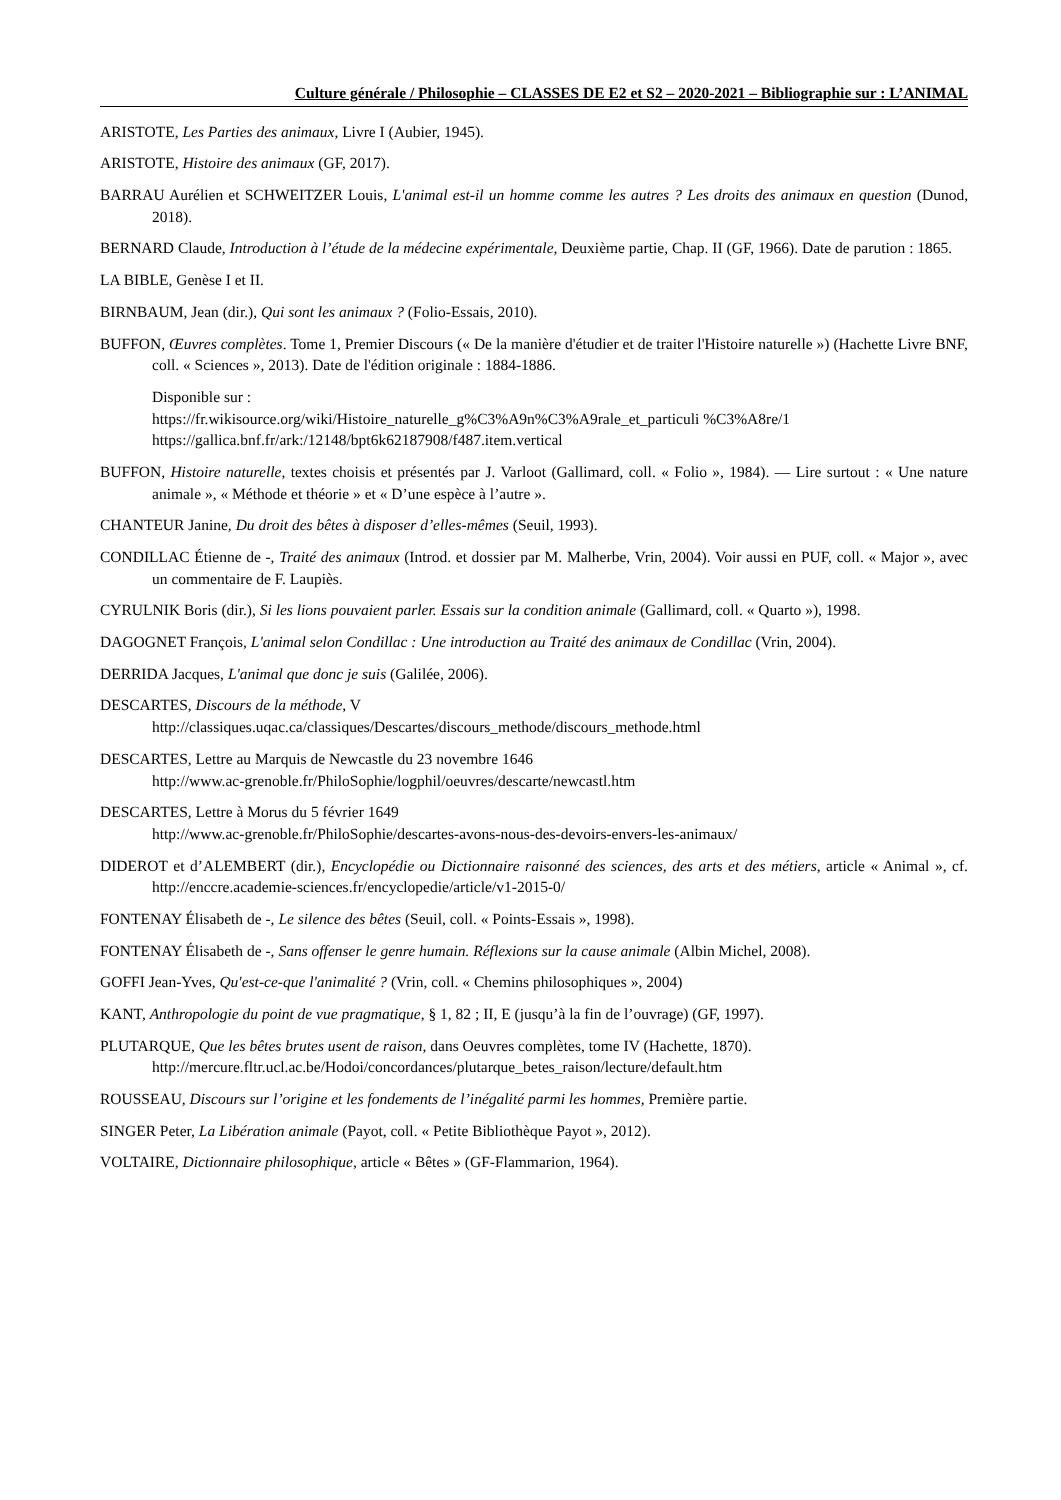Culture générale / Philosophie – CLASSES DE E2 et S2 – 2020-2021 – Bibliographie sur : L’ANIMAL
ARISTOTE, Les Parties des animaux, Livre I (Aubier, 1945).
ARISTOTE, Histoire des animaux (GF, 2017).
BARRAU Aurélien et SCHWEITZER Louis, L'animal est-il un homme comme les autres ? Les droits des animaux en question (Dunod, 2018).
BERNARD Claude, Introduction à l’étude de la médecine expérimentale, Deuxième partie, Chap. II (GF, 1966). Date de parution : 1865.
LA BIBLE, Genèse I et II.
BIRNBAUM, Jean (dir.), Qui sont les animaux ? (Folio-Essais, 2010).
BUFFON, Œuvres complètes. Tome 1, Premier Discours (« De la manière d'étudier et de traiter l'Histoire naturelle ») (Hachette Livre BNF, coll. « Sciences », 2013). Date de l'édition originale : 1884-1886.
Disponible sur :
https://fr.wikisource.org/wiki/Histoire_naturelle_g%C3%A9n%C3%A9rale_et_particuli %C3%A8re/1
https://gallica.bnf.fr/ark:/12148/bpt6k62187908/f487.item.vertical
BUFFON, Histoire naturelle, textes choisis et présentés par J. Varloot (Gallimard, coll. « Folio », 1984). — Lire surtout : « Une nature animale », « Méthode et théorie » et « D’une espèce à l’autre ».
CHANTEUR Janine, Du droit des bêtes à disposer d’elles-mêmes (Seuil, 1993).
CONDILLAC Étienne de -, Traité des animaux (Introd. et dossier par M. Malherbe, Vrin, 2004). Voir aussi en PUF, coll. « Major », avec un commentaire de F. Laupiès.
CYRULNIK Boris (dir.), Si les lions pouvaient parler. Essais sur la condition animale (Gallimard, coll. « Quarto »), 1998.
DAGOGNET François, L'animal selon Condillac : Une introduction au Traité des animaux de Condillac (Vrin, 2004).
DERRIDA Jacques, L'animal que donc je suis (Galilée, 2006).
DESCARTES, Discours de la méthode, V
http://classiques.uqac.ca/classiques/Descartes/discours_methode/discours_methode.html
DESCARTES, Lettre au Marquis de Newcastle du 23 novembre 1646
http://www.ac-grenoble.fr/PhiloSophie/logphil/oeuvres/descarte/newcastl.htm
DESCARTES, Lettre à Morus du 5 février 1649
http://www.ac-grenoble.fr/PhiloSophie/descartes-avons-nous-des-devoirs-envers-les-animaux/
DIDEROT et d’ALEMBERT (dir.), Encyclopédie ou Dictionnaire raisonné des sciences, des arts et des métiers, article « Animal », cf. http://enccre.academie-sciences.fr/encyclopedie/article/v1-2015-0/
FONTENAY Élisabeth de -, Le silence des bêtes (Seuil, coll. « Points-Essais », 1998).
FONTENAY Élisabeth de -, Sans offenser le genre humain. Réflexions sur la cause animale (Albin Michel, 2008).
GOFFI Jean-Yves, Qu'est-ce-que l'animalité ? (Vrin, coll. « Chemins philosophiques », 2004)
KANT, Anthropologie du point de vue pragmatique, § 1, 82 ; II, E (jusqu’à la fin de l’ouvrage) (GF, 1997).
PLUTARQUE, Que les bêtes brutes usent de raison, dans Oeuvres complètes, tome IV (Hachette, 1870).
http://mercure.fltr.ucl.ac.be/Hodoi/concordances/plutarque_betes_raison/lecture/default.htm
ROUSSEAU, Discours sur l’origine et les fondements de l’inégalité parmi les hommes, Première partie.
SINGER Peter, La Libération animale (Payot, coll. « Petite Bibliothèque Payot », 2012).
VOLTAIRE, Dictionnaire philosophique, article « Bêtes » (GF-Flammarion, 1964).